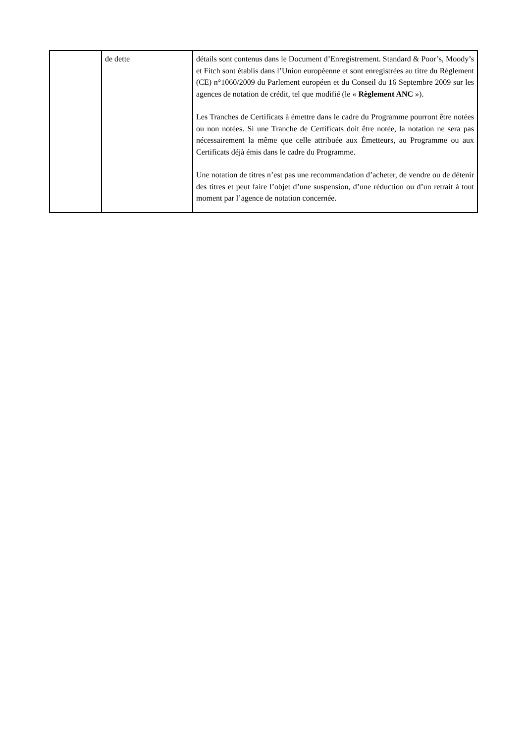| | de dette | détails sont contenus dans le Document d’Enregistrement. Standard & Poor’s, Moody’s et Fitch sont établis dans l’Union européenne et sont enregistrées au titre du Règlement (CE) n°1060/2009 du Parlement européen et du Conseil du 16 Septembre 2009 sur les agences de notation de crédit, tel que modifié (le « Règlement ANC »). Les Tranches de Certificats à émettre dans le cadre du Programme pourront être notées ou non notées. Si une Tranche de Certificats doit être notée, la notation ne sera pas nécessairement la même que celle attribuée aux Émetteurs, au Programme ou aux Certificats déjà émis dans le cadre du Programme. Une notation de titres n’est pas une recommandation d’acheter, de vendre ou de détenir des titres et peut faire l’objet d’une suspension, d’une réduction ou d’un retrait à tout moment par l’agence de notation concernée. |